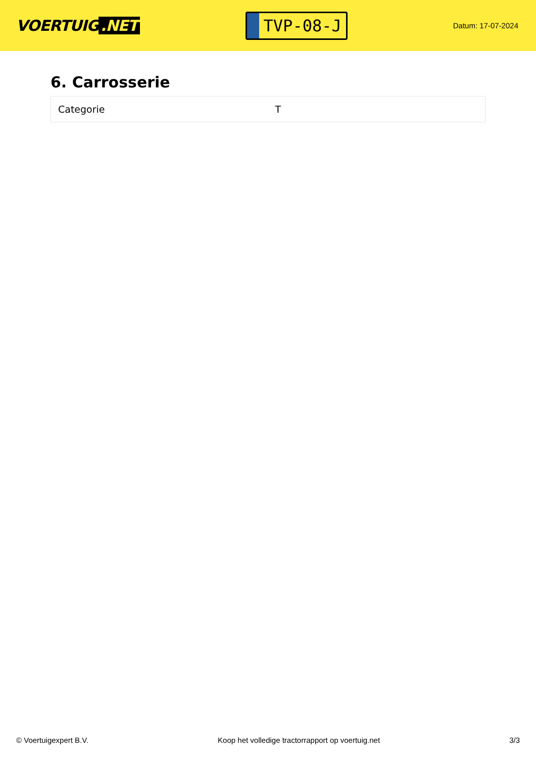VOERTUIG.NET
TVP-08-J
Datum: 17-07-2024
6. Carrosserie
| Categorie | T |
© Voertuigexpert B.V. Koop het volledige tractorrapport op voertuig.net 3/3